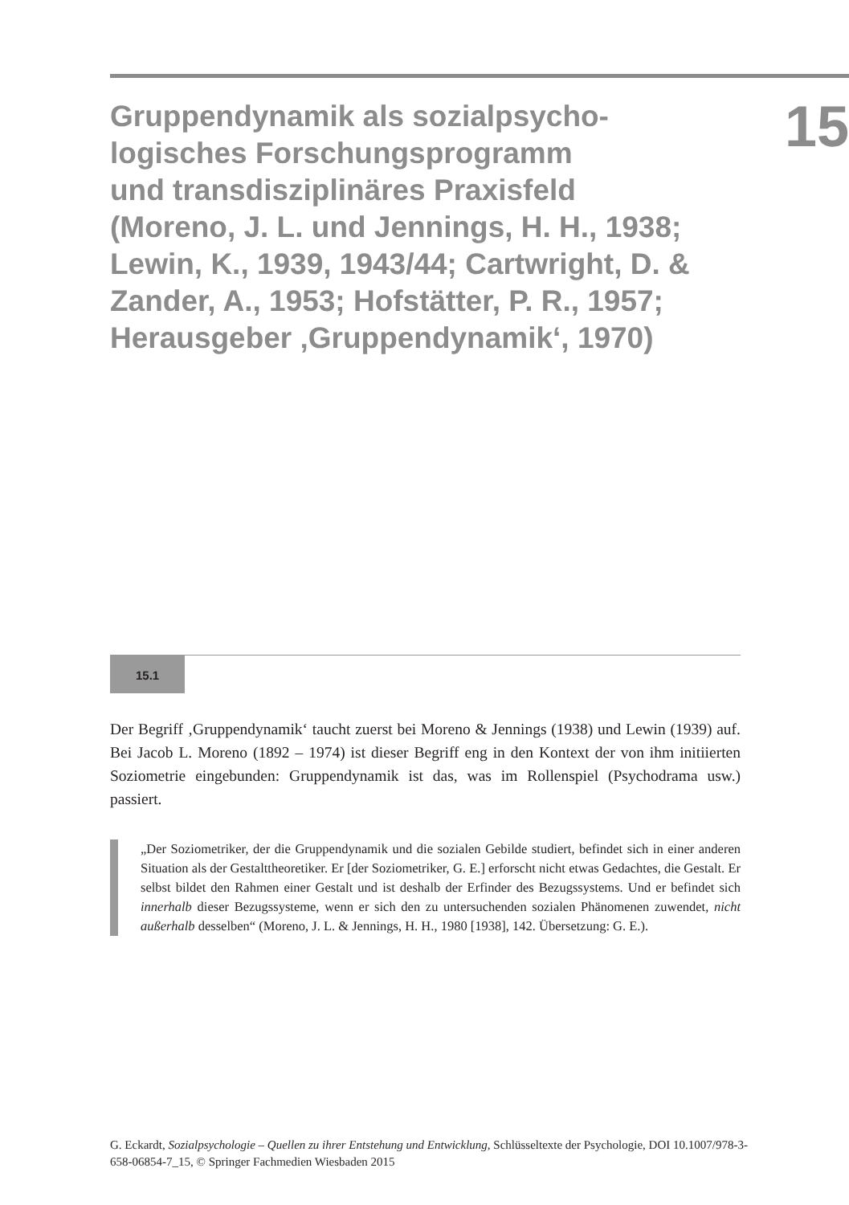Gruppendynamik als sozialpsycho-
logisches Forschungsprogramm
und transdisziplinäres Praxisfeld
(Moreno, J. L. und Jennings, H. H., 1938;
Lewin, K., 1939, 1943/44; Cartwright, D. &
Zander, A., 1953; Hofstätter, P. R., 1957;
Herausgeber ‚Gruppendynamik‘, 1970)
15
15.1
Der Begriff ‚Gruppendynamik‘ taucht zuerst bei Moreno & Jennings (1938) und Lewin (1939) auf. Bei Jacob L. Moreno (1892 – 1974) ist dieser Begriff eng in den Kontext der von ihm initiierten Soziometrie eingebunden: Gruppendynamik ist das, was im Rollenspiel (Psychodrama usw.) passiert.
„Der Soziometriker, der die Gruppendynamik und die sozialen Gebilde studiert, befindet sich in einer anderen Situation als der Gestalttheoretiker. Er [der Soziometriker, G. E.] erforscht nicht etwas Gedachtes, die Gestalt. Er selbst bildet den Rahmen einer Gestalt und ist deshalb der Erfinder des Bezugssystems. Und er befindet sich innerhalb dieser Bezugssysteme, wenn er sich den zu untersuchenden sozialen Phänomenen zuwendet, nicht außerhalb desselben“ (Moreno, J. L. & Jennings, H. H., 1980 [1938], 142. Übersetzung: G. E.).
G. Eckardt, Sozialpsychologie – Quellen zu ihrer Entstehung und Entwicklung, Schlüsseltexte der Psychologie, DOI 10.1007/978-3-658-06854-7_15, © Springer Fachmedien Wiesbaden 2015